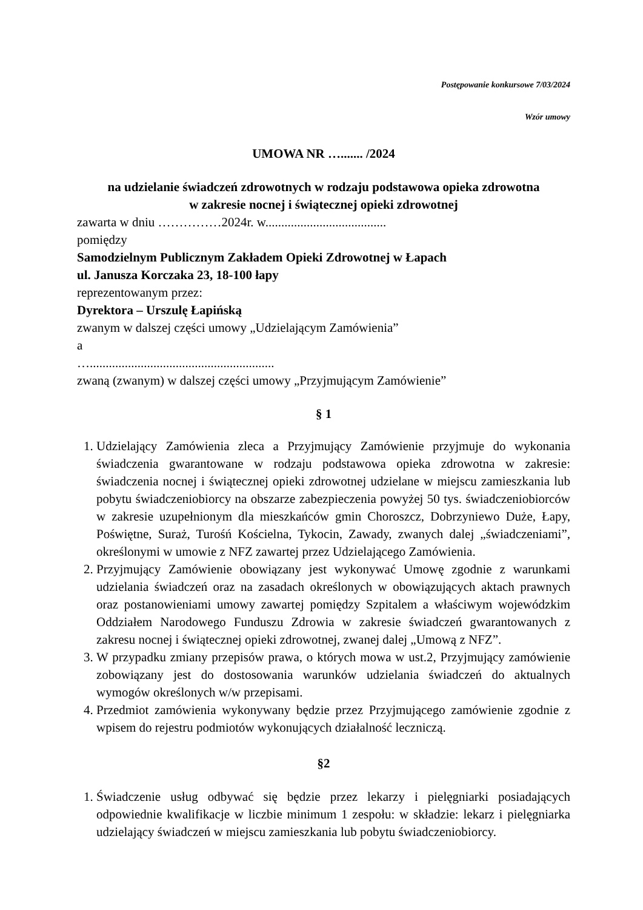Postępowanie konkursowe 7/03/2024
Wzór umowy
UMOWA NR …....... /2024
na udzielanie świadczeń zdrowotnych w rodzaju podstawowa opieka zdrowotna
w zakresie nocnej i świątecznej opieki zdrowotnej
zawarta w dniu ……………2024r. w......................................
pomiędzy
Samodzielnym Publicznym Zakładem Opieki Zdrowotnej w Łapach
ul. Janusza Korczaka 23, 18-100 łapy
reprezentowanym przez:
Dyrektora – Urszulę Łapińską
zwanym w dalszej części umowy „Udzielającym Zamówienia”
a
…..........................................................
zwaną (zwanym) w dalszej części umowy „Przyjmującym Zamówienie”
§ 1
1. Udzielający Zamówienia zleca a Przyjmujący Zamówienie przyjmuje do wykonania świadczenia gwarantowane w rodzaju podstawowa opieka zdrowotna w zakresie: świadczenia nocnej i świątecznej opieki zdrowotnej udzielane w miejscu zamieszkania lub pobytu świadczeniobiorcy na obszarze zabezpieczenia powyżej 50 tys. świadczeniobiorców w zakresie uzupełnionym dla mieszkańców gmin Choroszcz, Dobrzyniewo Duże, Łapy, Poświętne, Suraż, Turośń Kościelna, Tykocin, Zawady, zwanych dalej „świadczeniami”, określonymi w umowie z NFZ zawartej przez Udzielającego Zamówienia.
2. Przyjmujący Zamówienie obowiązany jest wykonywać Umowę zgodnie z warunkami udzielania świadczeń oraz na zasadach określonych w obowiązujących aktach prawnych oraz postanowieniami umowy zawartej pomiędzy Szpitalem a właściwym wojewódzkim Oddziałem Narodowego Funduszu Zdrowia w zakresie świadczeń gwarantowanych z zakresu nocnej i świątecznej opieki zdrowotnej, zwanej dalej „Umową z NFZ”.
3. W przypadku zmiany przepisów prawa, o których mowa w ust.2, Przyjmujący zamówienie zobowiązany jest do dostosowania warunków udzielania świadczeń do aktualnych wymogów określonych w/w przepisami.
4. Przedmiot zamówienia wykonywany będzie przez Przyjmującego zamówienie zgodnie z wpisem do rejestru podmiotów wykonujących działalność leczniczą.
§2
1. Świadczenie usług odbywać się będzie przez lekarzy i pielęgniarki posiadających odpowiednie kwalifikacje w liczbie minimum 1 zespołu: w składzie: lekarz i pielęgniarka udzielający świadczeń w miejscu zamieszkania lub pobytu świadczeniobiorcy.